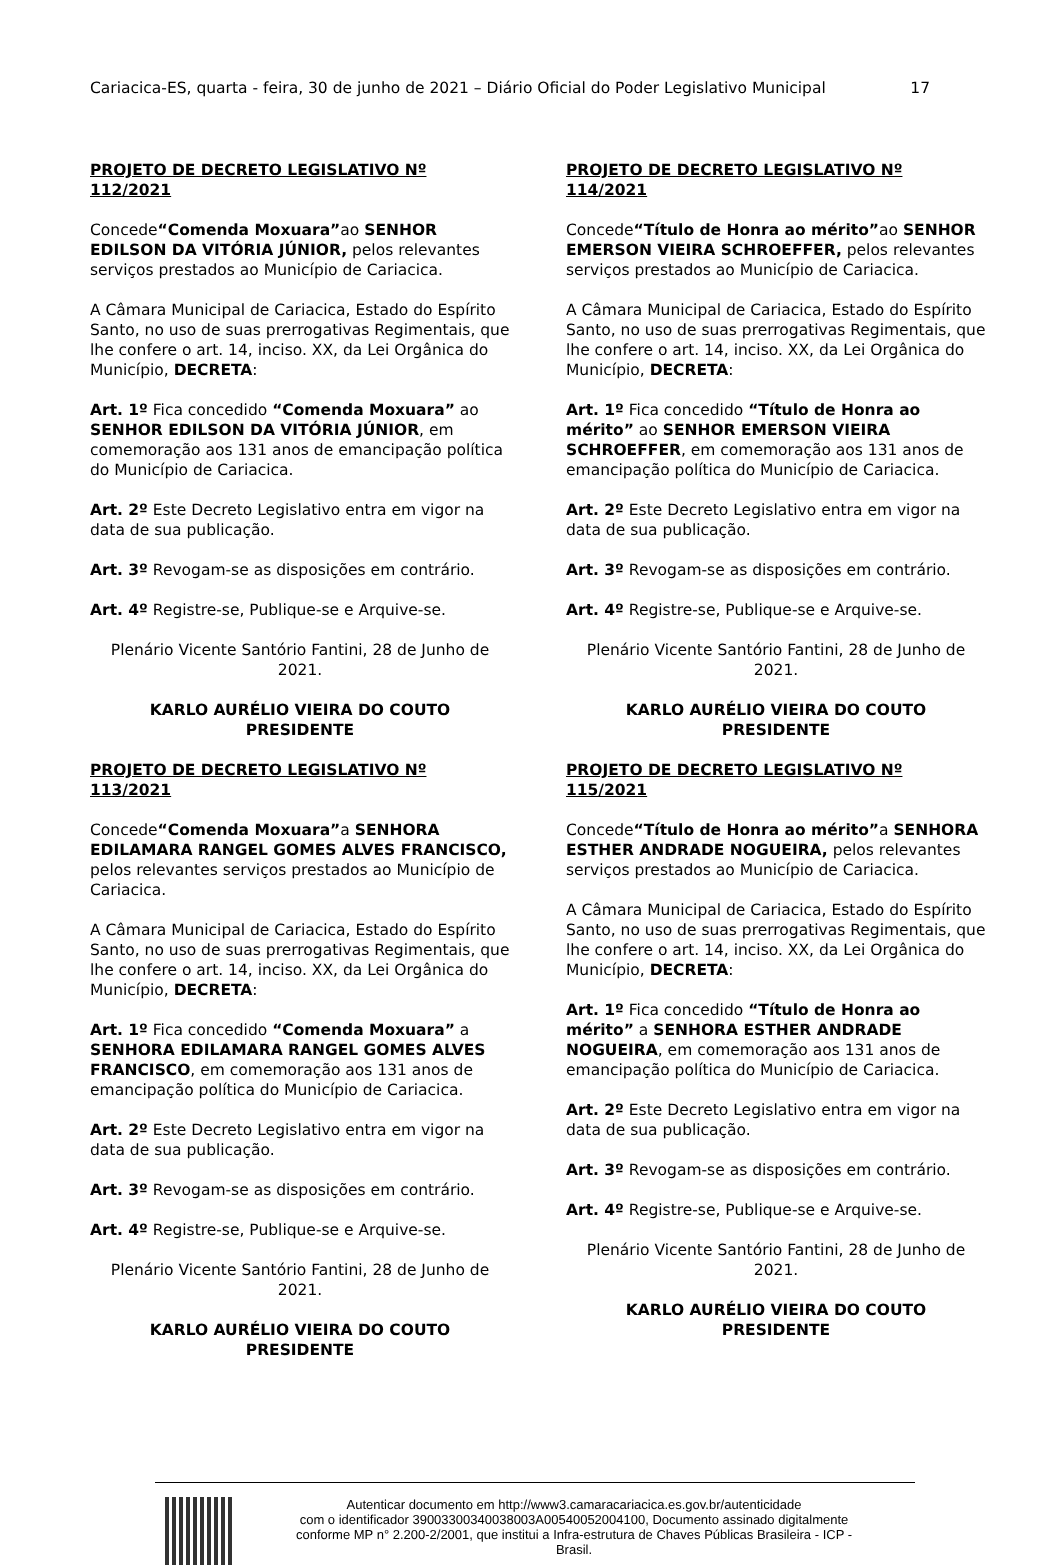Cariacica-ES, quarta - feira, 30 de junho de 2021 – Diário Oficial do Poder Legislativo Municipal 17
PROJETO DE DECRETO LEGISLATIVO Nº 112/2021
Concede“Comenda Moxuara”ao SENHOR EDILSON DA VITÓRIA JÚNIOR, pelos relevantes serviços prestados ao Município de Cariacica.
A Câmara Municipal de Cariacica, Estado do Espírito Santo, no uso de suas prerrogativas Regimentais, que lhe confere o art. 14, inciso. XX, da Lei Orgânica do Município, DECRETA:
Art. 1º Fica concedido “Comenda Moxuara” ao SENHOR EDILSON DA VITÓRIA JÚNIOR, em comemoração aos 131 anos de emancipação política do Município de Cariacica.
Art. 2º Este Decreto Legislativo entra em vigor na data de sua publicação.
Art. 3º Revogam-se as disposições em contrário.
Art. 4º Registre-se, Publique-se e Arquive-se.
Plenário Vicente Santório Fantini, 28 de Junho de 2021.
KARLO AURÉLIO VIEIRA DO COUTO
PRESIDENTE
PROJETO DE DECRETO LEGISLATIVO Nº 113/2021
Concede“Comenda Moxuara”a SENHORA EDILAMARA RANGEL GOMES ALVES FRANCISCO, pelos relevantes serviços prestados ao Município de Cariacica.
A Câmara Municipal de Cariacica, Estado do Espírito Santo, no uso de suas prerrogativas Regimentais, que lhe confere o art. 14, inciso. XX, da Lei Orgânica do Município, DECRETA:
Art. 1º Fica concedido “Comenda Moxuara” a SENHORA EDILAMARA RANGEL GOMES ALVES FRANCISCO, em comemoração aos 131 anos de emancipação política do Município de Cariacica.
Art. 2º Este Decreto Legislativo entra em vigor na data de sua publicação.
Art. 3º Revogam-se as disposições em contrário.
Art. 4º Registre-se, Publique-se e Arquive-se.
Plenário Vicente Santório Fantini, 28 de Junho de 2021.
KARLO AURÉLIO VIEIRA DO COUTO
PRESIDENTE
PROJETO DE DECRETO LEGISLATIVO Nº 114/2021
Concede“Título de Honra ao mérito”ao SENHOR EMERSON VIEIRA SCHROEFFER, pelos relevantes serviços prestados ao Município de Cariacica.
A Câmara Municipal de Cariacica, Estado do Espírito Santo, no uso de suas prerrogativas Regimentais, que lhe confere o art. 14, inciso. XX, da Lei Orgânica do Município, DECRETA:
Art. 1º Fica concedido “Título de Honra ao mérito” ao SENHOR EMERSON VIEIRA SCHROEFFER, em comemoração aos 131 anos de emancipação política do Município de Cariacica.
Art. 2º Este Decreto Legislativo entra em vigor na data de sua publicação.
Art. 3º Revogam-se as disposições em contrário.
Art. 4º Registre-se, Publique-se e Arquive-se.
Plenário Vicente Santório Fantini, 28 de Junho de 2021.
KARLO AURÉLIO VIEIRA DO COUTO
PRESIDENTE
PROJETO DE DECRETO LEGISLATIVO Nº 115/2021
Concede“Título de Honra ao mérito”a SENHORA ESTHER ANDRADE NOGUEIRA, pelos relevantes serviços prestados ao Município de Cariacica.
A Câmara Municipal de Cariacica, Estado do Espírito Santo, no uso de suas prerrogativas Regimentais, que lhe confere o art. 14, inciso. XX, da Lei Orgânica do Município, DECRETA:
Art. 1º Fica concedido “Título de Honra ao mérito” a SENHORA ESTHER ANDRADE NOGUEIRA, em comemoração aos 131 anos de emancipação política do Município de Cariacica.
Art. 2º Este Decreto Legislativo entra em vigor na data de sua publicação.
Art. 3º Revogam-se as disposições em contrário.
Art. 4º Registre-se, Publique-se e Arquive-se.
Plenário Vicente Santório Fantini, 28 de Junho de 2021.
KARLO AURÉLIO VIEIRA DO COUTO
PRESIDENTE
Autenticar documento em http://www3.camaracariacica.es.gov.br/autenticidade
com o identificador 39003300340038003A00540052004100, Documento assinado digitalmente
conforme MP n° 2.200-2/2001, que institui a Infra-estrutura de Chaves Públicas Brasileira - ICP -
Brasil.